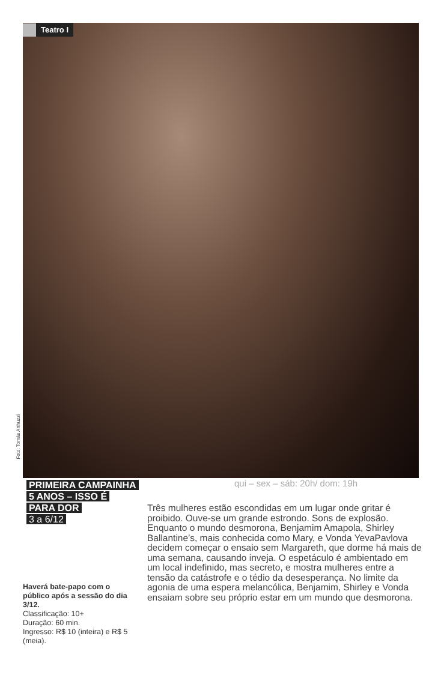Teatro I
Foto: Tomás Arthuzzi
PRIMEIRA CAMPAINHA
5 ANOS – ISSO É
PARA DOR
3 a 6/12
qui – sex – sáb: 20h/ dom: 19h
Três mulheres estão escondidas em um lugar onde gritar é proibido. Ouve-se um grande estrondo. Sons de explosão. Enquanto o mundo desmorona, Benjamim Amapola, Shirley Ballantine’s, mais conhecida como Mary, e Vonda YevaPavlova decidem começar o ensaio sem Margareth, que dorme há mais de uma semana, causando inveja. O espetáculo é ambientado em um local indefinido, mas secreto, e mostra mulheres entre a tensão da catástrofe e o tédio da desesperança. No limite da agonia de uma espera melancólica, Benjamim, Shirley e Vonda ensaiam sobre seu próprio estar em um mundo que desmorona.
Haverá bate-papo com o público após a sessão do dia 3/12.
Classificação: 10+
Duração: 60 min.
Ingresso: R$ 10 (inteira) e R$ 5 (meia).